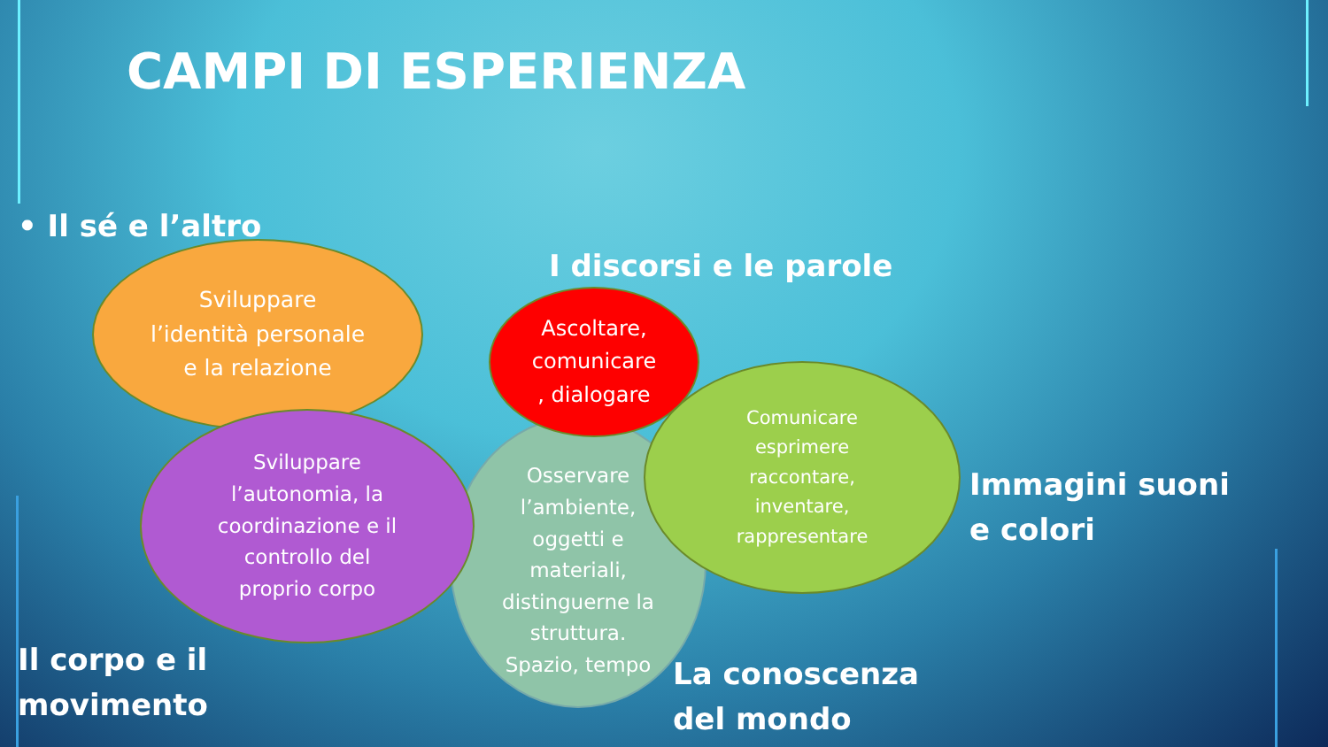CAMPI DI ESPERIENZA
• Il sé e l’altro
Sviluppare
l’identità personale
e la relazione
I discorsi e le parole
Osservare
l’ambiente,
oggetti e
materiali,
distinguerne la
struttura.
Spazio, tempo
Sviluppare
l’autonomia, la
coordinazione e il
controllo del
proprio corpo
Ascoltare,
comunicare
, dialogare
Comunicare
esprimere
raccontare,
inventare,
rappresentare
Immagini suoni e colori
La conoscenza
del mondo
Il corpo e il
movimento